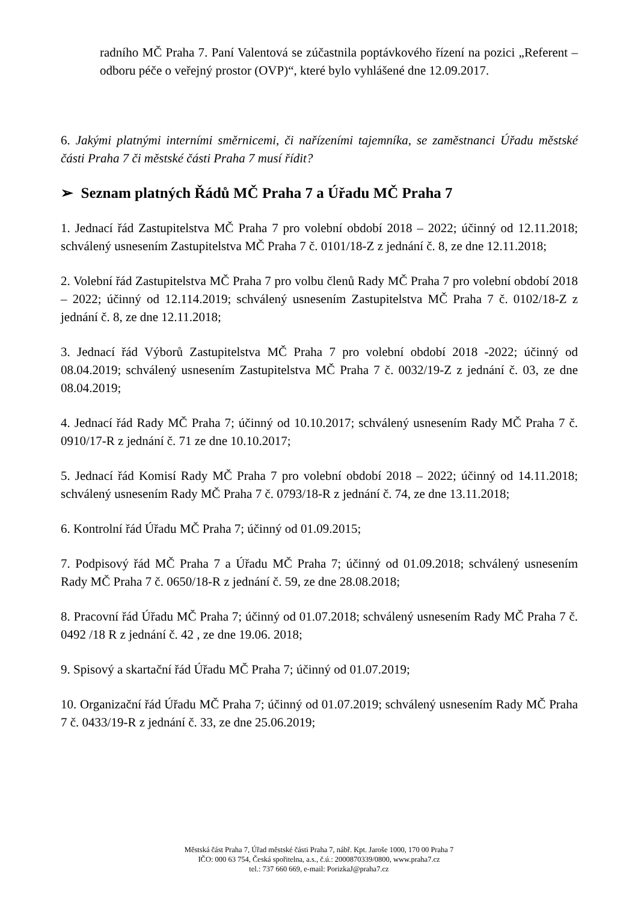radního MČ Praha 7. Paní Valentová se zúčastnila poptávkového řízení na pozici „Referent – odboru péče o veřejný prostor (OVP)“, které bylo vyhlášené dne 12.09.2017.
6. Jakými platnými interními směrnicemi, či nařízeními tajemníka, se zaměstnanci Úřadu městské části Praha 7 či městské části Praha 7 musí řídit?
➢ Seznam platných Řádů MČ Praha 7 a Úřadu MČ Praha 7
1. Jednací řád Zastupitelstva MČ Praha 7 pro volební období 2018 – 2022; účinný od 12.11.2018; schválený usnesením Zastupitelstva MČ Praha 7 č. 0101/18-Z z jednání č. 8, ze dne 12.11.2018;
2. Volební řád Zastupitelstva MČ Praha 7 pro volbu členů Rady MČ Praha 7 pro volební období 2018 – 2022; účinný od 12.114.2019; schválený usnesením Zastupitelstva MČ Praha 7 č. 0102/18-Z z jednání č. 8, ze dne 12.11.2018;
3. Jednací řád Výborů Zastupitelstva MČ Praha 7 pro volební období 2018 -2022; účinný od 08.04.2019; schválený usnesením Zastupitelstva MČ Praha 7 č. 0032/19-Z z jednání č. 03, ze dne 08.04.2019;
4. Jednací řád Rady MČ Praha 7; účinný od 10.10.2017; schválený usnesením Rady MČ Praha 7 č. 0910/17-R z jednání č. 71 ze dne 10.10.2017;
5. Jednací řád Komisí Rady MČ Praha 7 pro volební období 2018 – 2022; účinný od 14.11.2018; schválený usnesením Rady MČ Praha 7 č. 0793/18-R z jednání č. 74, ze dne 13.11.2018;
6. Kontrolní řád Úřadu MČ Praha 7; účinný od 01.09.2015;
7. Podpisový řád MČ Praha 7 a Úřadu MČ Praha 7; účinný od 01.09.2018; schválený usnesením Rady MČ Praha 7 č. 0650/18-R z jednání č. 59, ze dne 28.08.2018;
8. Pracovní řád Úřadu MČ Praha 7; účinný od 01.07.2018; schválený usnesením Rady MČ Praha 7 č. 0492 /18 R z jednání č. 42 , ze dne 19.06. 2018;
9. Spisový a skartační řád Úřadu MČ Praha 7; účinný od 01.07.2019;
10. Organizační řád Úřadu MČ Praha 7; účinný od 01.07.2019; schválený usnesením Rady MČ Praha 7 č. 0433/19-R z jednání č. 33, ze dne 25.06.2019;
Městská část Praha 7, Úřad městské části Praha 7, nábř. Kpt. Jaroše 1000, 170 00 Praha 7
IČO: 000 63 754, Česká spořitelna, a.s., č.ú.: 2000870339/0800, www.praha7.cz
tel.: 737 660 669, e-mail: PorizkaJ@praha7.cz